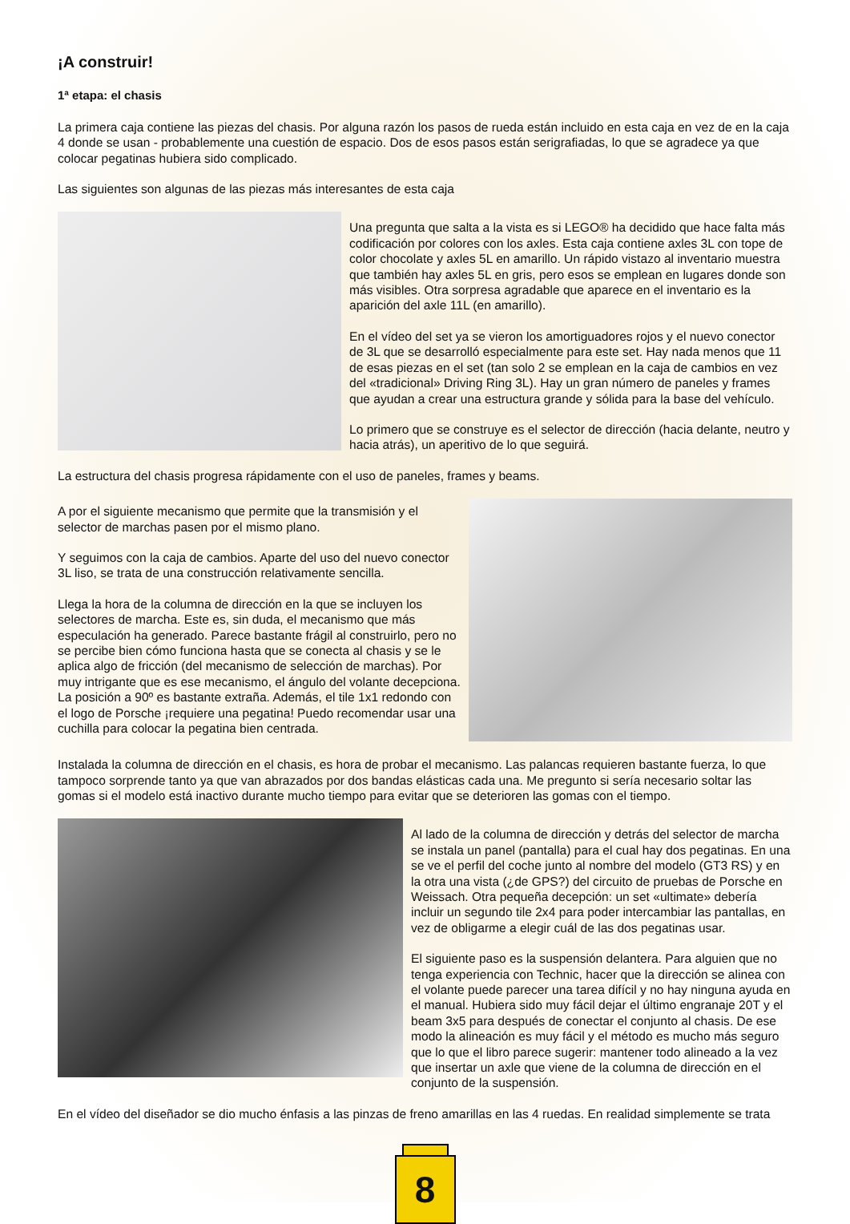¡A construir!
1ª etapa: el chasis
La primera caja contiene las piezas del chasis. Por alguna razón los pasos de rueda están incluido en esta caja en vez de en la caja 4 donde se usan - probablemente una cuestión de espacio. Dos de esos pasos están serigrafiadas, lo que se agradece ya que colocar pegatinas hubiera sido complicado.
Las siguientes son algunas de las piezas más interesantes de esta caja
Una pregunta que salta a la vista es si LEGO® ha decidido que hace falta más codificación por colores con los axles. Esta caja contiene axles 3L con tope de color chocolate y axles 5L en amarillo. Un rápido vistazo al inventario muestra que también hay axles 5L en gris, pero esos se emplean en lugares donde son más visibles. Otra sorpresa agradable que aparece en el inventario es la aparición del axle 11L (en amarillo).
En el vídeo del set ya se vieron los amortiguadores rojos y el nuevo conector de 3L que se desarrolló especialmente para este set. Hay nada menos que 11 de esas piezas en el set (tan solo 2 se emplean en la caja de cambios en vez del «tradicional» Driving Ring 3L). Hay un gran número de paneles y frames que ayudan a crear una estructura grande y sólida para la base del vehículo.
Lo primero que se construye es el selector de dirección (hacia delante, neutro y hacia atrás), un aperitivo de lo que seguirá.
La estructura del chasis progresa rápidamente con el uso de paneles, frames y beams.
A por el siguiente mecanismo que permite que la transmisión y el selector de marchas pasen por el mismo plano.
Y seguimos con la caja de cambios. Aparte del uso del nuevo conector 3L liso, se trata de una construcción relativamente sencilla.
Llega la hora de la columna de dirección en la que se incluyen los selectores de marcha. Este es, sin duda, el mecanismo que más especulación ha generado. Parece bastante frágil al construirlo, pero no se percibe bien cómo funciona hasta que se conecta al chasis y se le aplica algo de fricción (del mecanismo de selección de marchas). Por muy intrigante que es ese mecanismo, el ángulo del volante decepciona. La posición a 90º es bastante extraña. Además, el tile 1x1 redondo con el logo de Porsche ¡requiere una pegatina! Puedo recomendar usar una cuchilla para colocar la pegatina bien centrada.
Instalada la columna de dirección en el chasis, es hora de probar el mecanismo. Las palancas requieren bastante fuerza, lo que tampoco sorprende tanto ya que van abrazados por dos bandas elásticas cada una. Me pregunto si sería necesario soltar las gomas si el modelo está inactivo durante mucho tiempo para evitar que se deterioren las gomas con el tiempo.
Al lado de la columna de dirección y detrás del selector de marcha se instala un panel (pantalla) para el cual hay dos pegatinas. En una se ve el perfil del coche junto al nombre del modelo (GT3 RS) y en la otra una vista (¿de GPS?) del circuito de pruebas de Porsche en Weissach. Otra pequeña decepción: un set «ultimate» debería incluir un segundo tile 2x4 para poder intercambiar las pantallas, en vez de obligarme a elegir cuál de las dos pegatinas usar.
El siguiente paso es la suspensión delantera. Para alguien que no tenga experiencia con Technic, hacer que la dirección se alinea con el volante puede parecer una tarea difícil y no hay ninguna ayuda en el manual. Hubiera sido muy fácil dejar el último engranaje 20T y el beam 3x5 para después de conectar el conjunto al chasis. De ese modo la alineación es muy fácil y el método es mucho más seguro que lo que el libro parece sugerir: mantener todo alineado a la vez que insertar un axle que viene de la columna de dirección en el conjunto de la suspensión.
En el vídeo del diseñador se dio mucho énfasis a las pinzas de freno amarillas en las 4 ruedas. En realidad simplemente se trata
8